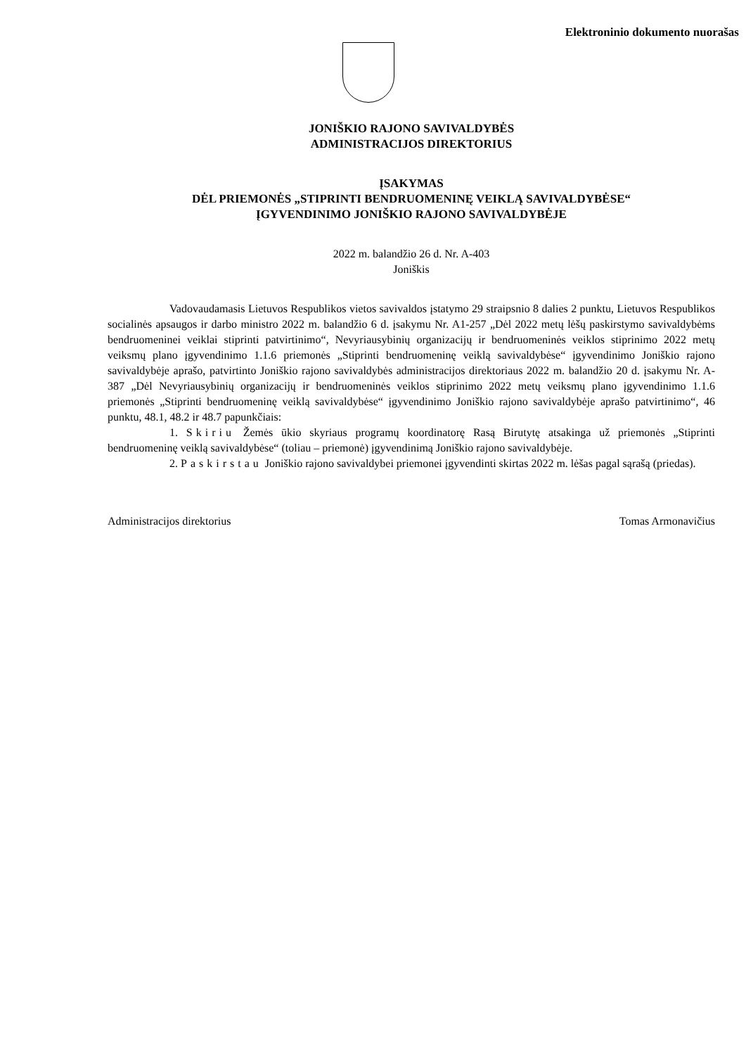Elektroninio dokumento nuorašas
JONIŠKIO RAJONO SAVIVALDYBĖS
ADMINISTRACIJOS DIREKTORIUS
ĮSAKYMAS
DĖL PRIEMONĖS „STIPRINTI BENDRUOMENINĘ VEIKLĄ SAVIVALDYBĖSE“
ĮGYVENDINIMO JONIŠKIO RAJONO SAVIVALDYBĖJE
2022 m. balandžio 26 d. Nr. A-403
Joniškis
Vadovaudamasis Lietuvos Respublikos vietos savivaldos įstatymo 29 straipsnio 8 dalies 2 punktu, Lietuvos Respublikos socialinės apsaugos ir darbo ministro 2022 m. balandžio 6 d. įsakymu Nr. A1-257 „Dėl 2022 metų lėšų paskirstymo savivaldybėms bendruomeninei veiklai stiprinti patvirtinimo“, Nevyriausybinių organizacijų ir bendruomeninės veiklos stiprinimo 2022 metų veiksmų plano įgyvendinimo 1.1.6 priemonės „Stiprinti bendruomeninę veiklą savivaldybėse“ įgyvendinimo Joniškio rajono savivaldybėje aprašo, patvirtinto Joniškio rajono savivaldybės administracijos direktoriaus 2022 m. balandžio 20 d. įsakymu Nr. A-387 „Dėl Nevyriausybinių organizacijų ir bendruomeninės veiklos stiprinimo 2022 metų veiksmų plano įgyvendinimo 1.1.6 priemonės „Stiprinti bendruomeninę veiklą savivaldybėse“ įgyvendinimo Joniškio rajono savivaldybėje aprašo patvirtinimo“, 46 punktu, 48.1, 48.2 ir 48.7 papunkčiais:
1. Skiriu Žemės ūkio skyriaus programų koordinatorę Rasą Birutytę atsakinga už priemonės „Stiprinti bendruomeninę veiklą savivaldybėse“ (toliau – priemonė) įgyvendinimą Joniškio rajono savivaldybėje.
2. Paskirstau Joniškio rajono savivaldybei priemonei įgyvendinti skirtas 2022 m. lėšas pagal sąrašą (priedas).
Administracijos direktorius Tomas Armonavičius